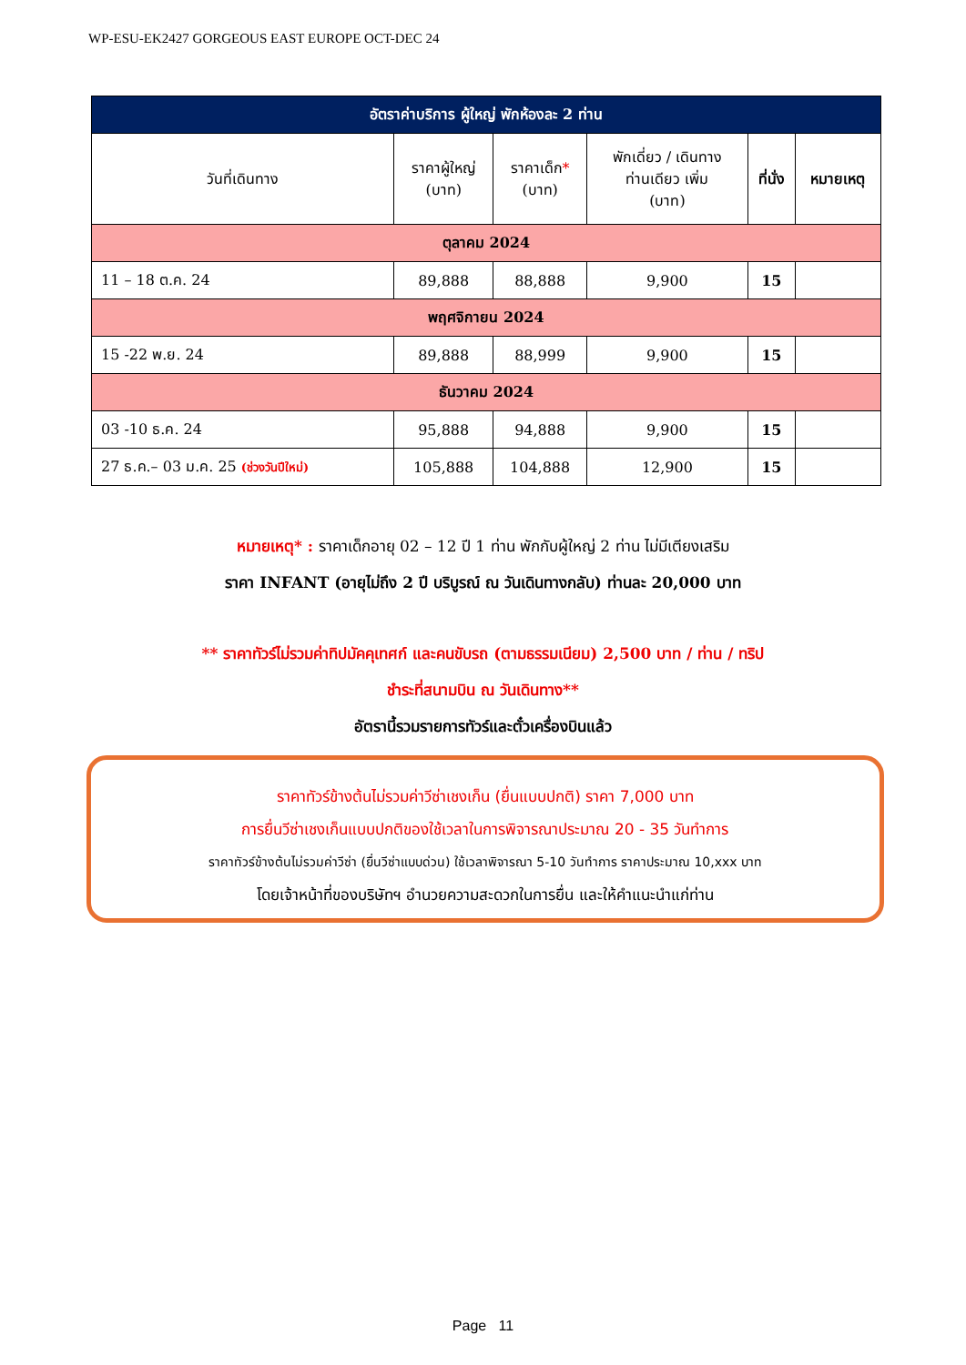WP-ESU-EK2427 GORGEOUS EAST EUROPE OCT-DEC 24
| อัตราค่าบริการ ผู้ใหญ่ พักห้องละ 2 ท่าน | | | | | |
| --- | --- | --- | --- | --- | --- |
| วันที่เดินทาง | ราคาผู้ใหญ่ (บาท) | ราคาเด็ก * (บาท) | พักเดี่ยว / เดินทาง ท่านเดียว เพิ่ม (บาท) | ที่นั่ง | หมายเหตุ |
| ตุลาคม 2024 | | | | | |
| 11 – 18 ต.ค. 24 | 89,888 | 88,888 | 9,900 | 15 | |
| พฤศจิกายน 2024 | | | | | |
| 15 -22 พ.ย. 24 | 89,888 | 88,999 | 9,900 | 15 | |
| ธันวาคม 2024 | | | | | |
| 03 -10 ธ.ค. 24 | 95,888 | 94,888 | 9,900 | 15 | |
| 27 ธ.ค.– 03 ม.ค. 25 (ช่วงวันปีใหม่) | 105,888 | 104,888 | 12,900 | 15 | |
หมายเหตุ* : ราคาเด็กอายุ 02 – 12 ปี 1 ท่าน พักกับผู้ใหญ่ 2 ท่าน ไม่มีเตียงเสริม
ราคา INFANT (อายุไม่ถึง 2 ปี บริบูรณ์ ณ วันเดินทางกลับ) ท่านละ 20,000 บาท
** ราคาทัวร์ไม่รวมค่าทิปมัคคุเทศก์ และคนขับรถ (ตามธรรมเนียม) 2,500 บาท / ท่าน / ทริป
ชำระที่สนามบิน ณ วันเดินทาง**
อัตรานี้รวมรายการทัวร์และตั๋วเครื่องบินแล้ว
ราคาทัวร์ข้างต้นไม่รวมค่าวีซ่าเชงเก็น (ยื่นแบบปกติ) ราคา 7,000 บาท
การยื่นวีซ่าเชงเก็นแบบปกติของใช้เวลาในการพิจารณาประมาณ 20 - 35 วันทำการ
ราคาทัวร์ข้างต้นไม่รวมค่าวีซ่า (ยื่นวีซ่าแบบด่วน) ใช้เวลาพิจารณา 5-10 วันทำการ ราคาประมาณ 10,xxx บาท
โดยเจ้าหน้าที่ของบริษัทฯ อำนวยความสะดวกในการยื่น และให้คำแนะนำแก่ท่าน
Page 11